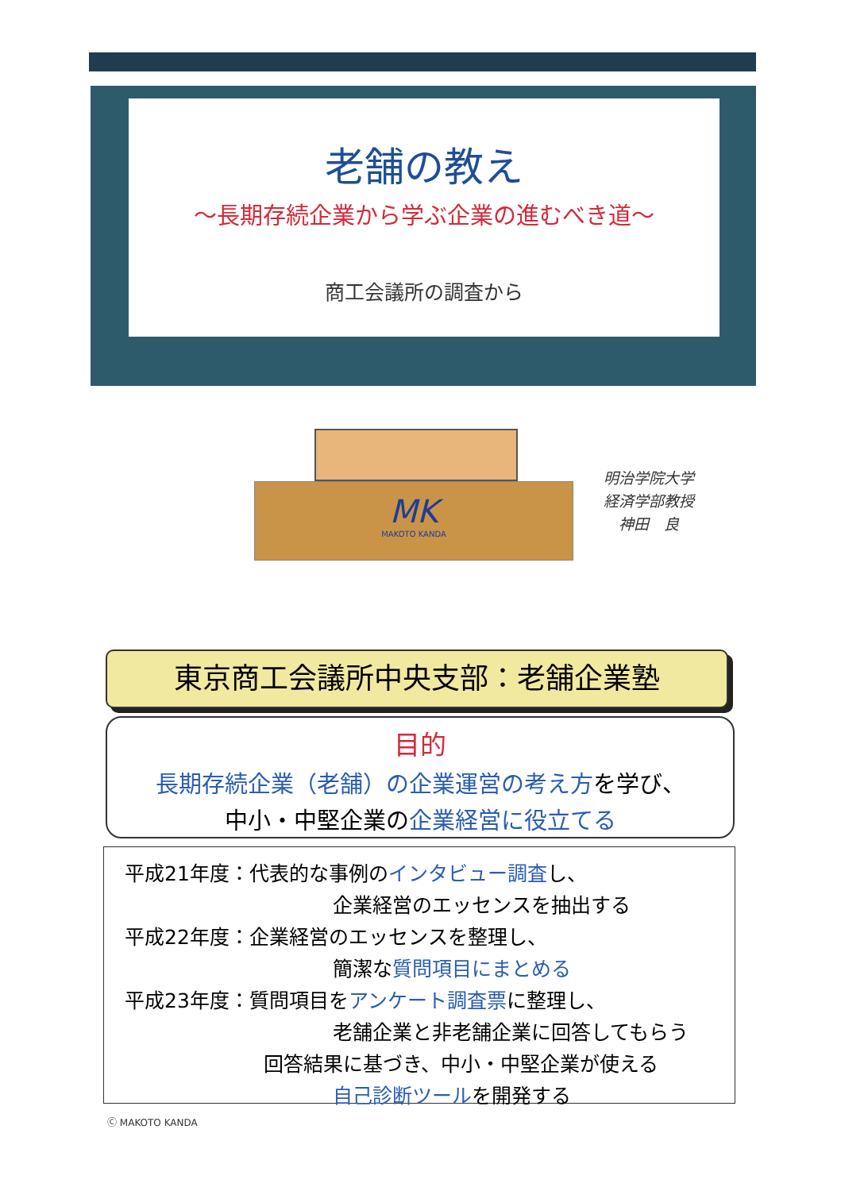老舗の教え
～長期存続企業から学ぶ企業の進むべき道～
商工会議所の調査から
MK
MAKOTO KANDA
明治学院大学
経済学部教授
神田　良
東京商工会議所中央支部：老舗企業塾
目的
長期存続企業（老舗）の企業運営の考え方を学び、
中小・中堅企業の企業経営に役立てる
平成21年度：代表的な事例のインタビュー調査し、
企業経営のエッセンスを抽出する
平成22年度：企業経営のエッセンスを整理し、
簡潔な質問項目にまとめる
平成23年度：質問項目をアンケート調査票に整理し、
老舗企業と非老舗企業に回答してもらう
回答結果に基づき、中小・中堅企業が使える
自己診断ツールを開発する
Ⓒ MAKOTO KANDA